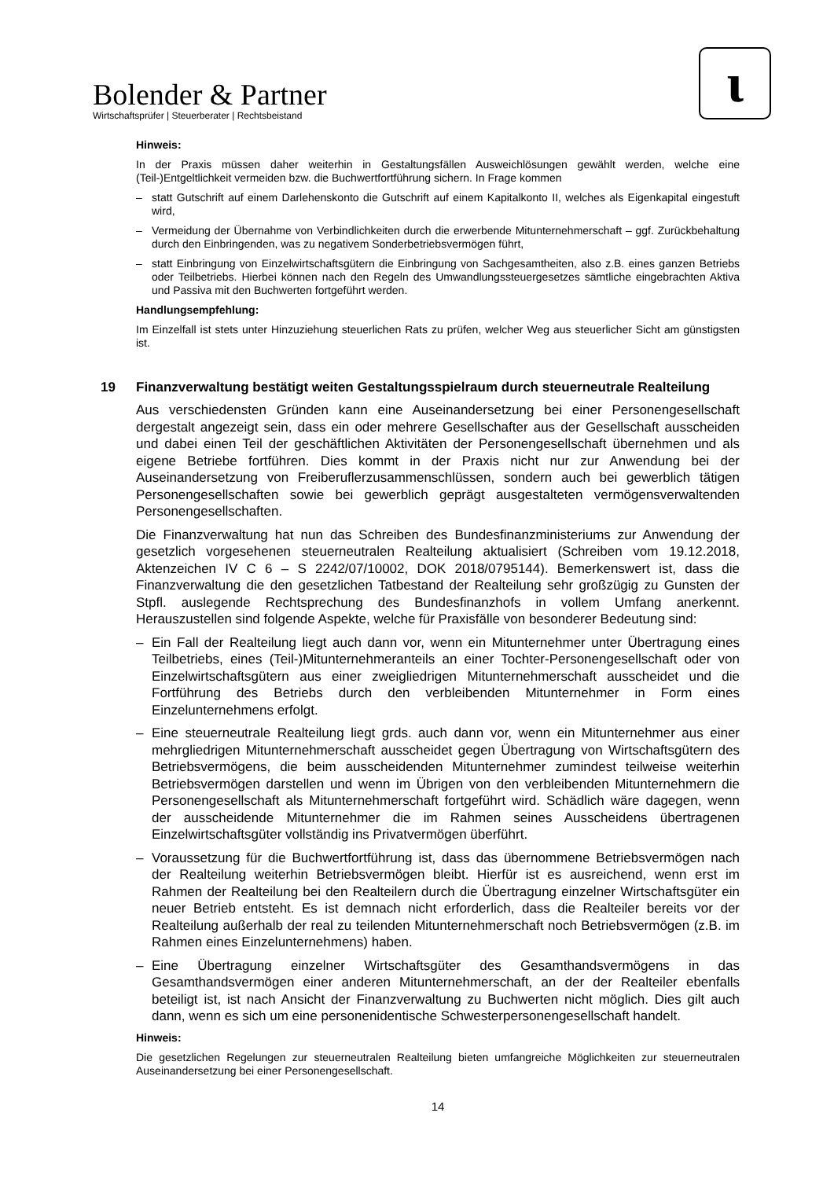Bolender & Partner
Wirtschaftsprüfer | Steuerberater | Rechtsbeistand
ɩ
Hinweis:
In der Praxis müssen daher weiterhin in Gestaltungsfällen Ausweichlösungen gewählt werden, welche eine (Teil-)Entgeltlichkeit vermeiden bzw. die Buchwertfortführung sichern. In Frage kommen
– statt Gutschrift auf einem Darlehenskonto die Gutschrift auf einem Kapitalkonto II, welches als Eigenkapital eingestuft wird,
– Vermeidung der Übernahme von Verbindlichkeiten durch die erwerbende Mitunternehmerschaft – ggf. Zurückbehaltung durch den Einbringenden, was zu negativem Sonderbetriebsvermögen führt,
– statt Einbringung von Einzelwirtschaftsgütern die Einbringung von Sachgesamtheiten, also z.B. eines ganzen Betriebs oder Teilbetriebs. Hierbei können nach den Regeln des Umwandlungssteuergesetzes sämtliche eingebrachten Aktiva und Passiva mit den Buchwerten fortgeführt werden.
Handlungsempfehlung:
Im Einzelfall ist stets unter Hinzuziehung steuerlichen Rats zu prüfen, welcher Weg aus steuerlicher Sicht am günstigsten ist.
19 Finanzverwaltung bestätigt weiten Gestaltungsspielraum durch steuerneutrale Realteilung
Aus verschiedensten Gründen kann eine Auseinandersetzung bei einer Personengesellschaft dergestalt angezeigt sein, dass ein oder mehrere Gesellschafter aus der Gesellschaft ausscheiden und dabei einen Teil der geschäftlichen Aktivitäten der Personengesellschaft übernehmen und als eigene Betriebe fortführen. Dies kommt in der Praxis nicht nur zur Anwendung bei der Auseinandersetzung von Freiberuflerzusammenschlüssen, sondern auch bei gewerblich tätigen Personengesellschaften sowie bei gewerblich geprägt ausgestalteten vermögensverwaltenden Personengesellschaften.
Die Finanzverwaltung hat nun das Schreiben des Bundesfinanzministeriums zur Anwendung der gesetzlich vorgesehenen steuerneutralen Realteilung aktualisiert (Schreiben vom 19.12.2018, Aktenzeichen IV C 6 – S 2242/07/10002, DOK 2018/0795144). Bemerkenswert ist, dass die Finanzverwaltung die den gesetzlichen Tatbestand der Realteilung sehr großzügig zu Gunsten der Stpfl. auslegende Rechtsprechung des Bundesfinanzhofs in vollem Umfang anerkennt. Herauszustellen sind folgende Aspekte, welche für Praxisfälle von besonderer Bedeutung sind:
– Ein Fall der Realteilung liegt auch dann vor, wenn ein Mitunternehmer unter Übertragung eines Teilbetriebs, eines (Teil-)Mitunternehmeranteils an einer Tochter-Personengesellschaft oder von Einzelwirtschaftsgütern aus einer zweigliedrigen Mitunternehmerschaft ausscheidet und die Fortführung des Betriebs durch den verbleibenden Mitunternehmer in Form eines Einzelunternehmens erfolgt.
– Eine steuerneutrale Realteilung liegt grds. auch dann vor, wenn ein Mitunternehmer aus einer mehrgliedrigen Mitunternehmerschaft ausscheidet gegen Übertragung von Wirtschaftsgütern des Betriebsvermögens, die beim ausscheidenden Mitunternehmer zumindest teilweise weiterhin Betriebsvermögen darstellen und wenn im Übrigen von den verbleibenden Mitunternehmern die Personengesellschaft als Mitunternehmerschaft fortgeführt wird. Schädlich wäre dagegen, wenn der ausscheidende Mitunternehmer die im Rahmen seines Ausscheidens übertragenen Einzelwirtschaftsgüter vollständig ins Privatvermögen überführt.
– Voraussetzung für die Buchwertfortführung ist, dass das übernommene Betriebsvermögen nach der Realteilung weiterhin Betriebsvermögen bleibt. Hierfür ist es ausreichend, wenn erst im Rahmen der Realteilung bei den Realteilern durch die Übertragung einzelner Wirtschaftsgüter ein neuer Betrieb entsteht. Es ist demnach nicht erforderlich, dass die Realteiler bereits vor der Realteilung außerhalb der real zu teilenden Mitunternehmerschaft noch Betriebsvermögen (z.B. im Rahmen eines Einzelunternehmens) haben.
– Eine Übertragung einzelner Wirtschaftsgüter des Gesamthandsvermögens in das Gesamthandsvermögen einer anderen Mitunternehmerschaft, an der der Realteiler ebenfalls beteiligt ist, ist nach Ansicht der Finanzverwaltung zu Buchwerten nicht möglich. Dies gilt auch dann, wenn es sich um eine personenidentische Schwesterpersonengesellschaft handelt.
Hinweis:
Die gesetzlichen Regelungen zur steuerneutralen Realteilung bieten umfangreiche Möglichkeiten zur steuerneutralen Auseinandersetzung bei einer Personengesellschaft.
14